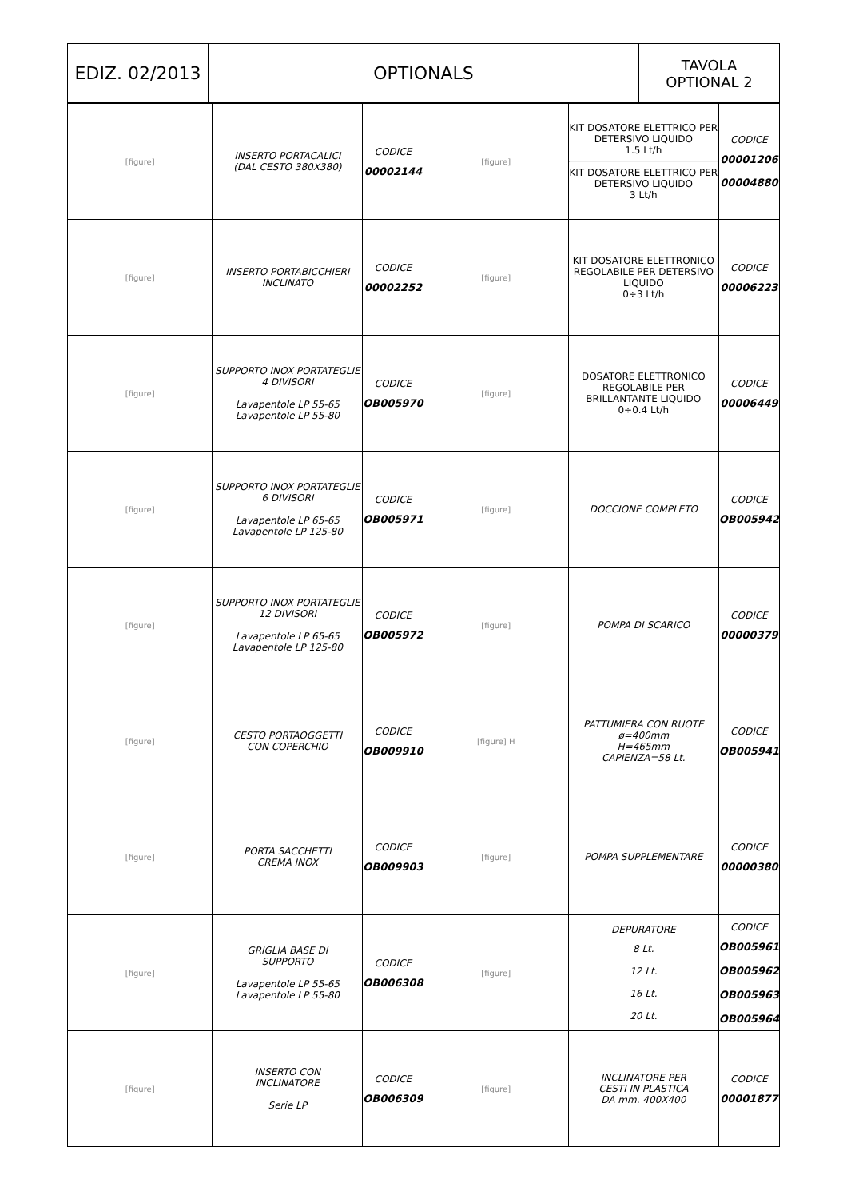| EDIZ. 02/2013 | OPTIONALS | TAVOLA OPTIONAL 2 |
| [figure] | INSERTO PORTACALICI (DAL CESTO 380X380) | CODICE 00002144 | [figure] | KIT DOSATORE ELETTRICO PER DETERSIVO LIQUIDO 1.5 Lt/h KIT DOSATORE ELETTRICO PER DETERSIVO LIQUIDO 3 Lt/h | CODICE 00001206 00004880 |
| [figure] | INSERTO PORTABICCHIERI INCLINATO | CODICE 00002252 | [figure] | KIT DOSATORE ELETTRONICO REGOLABILE PER DETERSIVO LIQUIDO 0÷3 Lt/h | CODICE 00006223 |
| [figure] | SUPPORTO INOX PORTATEGLIE 4 DIVISORI Lavapentole LP 55-65 Lavapentole LP 55-80 | CODICE OB005970 | [figure] | DOSATORE ELETTRONICO REGOLABILE PER BRILLANTANTE LIQUIDO 0÷0.4 Lt/h | CODICE 00006449 |
| [figure] | SUPPORTO INOX PORTATEGLIE 6 DIVISORI Lavapentole LP 65-65 Lavapentole LP 125-80 | CODICE OB005971 | [figure] | DOCCIONE COMPLETO | CODICE OB005942 |
| [figure] | SUPPORTO INOX PORTATEGLIE 12 DIVISORI Lavapentole LP 65-65 Lavapentole LP 125-80 | CODICE OB005972 | [figure] | POMPA DI SCARICO | CODICE 00000379 |
| [figure] | CESTO PORTAOGGETTI CON COPERCHIO | CODICE OB009910 | [figure] H | PATTUMIERA CON RUOTE ø=400mm H=465mm CAPIENZA=58 Lt. | CODICE OB005941 |
| [figure] | PORTA SACCHETTI CREMA INOX | CODICE OB009903 | [figure] | POMPA SUPPLEMENTARE | CODICE 00000380 |
| [figure] | GRIGLIA BASE DI SUPPORTO Lavapentole LP 55-65 Lavapentole LP 55-80 | CODICE OB006308 | [figure] | DEPURATORE 8 Lt. 12 Lt. 16 Lt. 20 Lt. | CODICE OB005961 OB005962 OB005963 OB005964 |
| [figure] | INSERTO CON INCLINATORE Serie LP | CODICE OB006309 | [figure] | INCLINATORE PER CESTI IN PLASTICA DA mm. 400X400 | CODICE 00001877 |